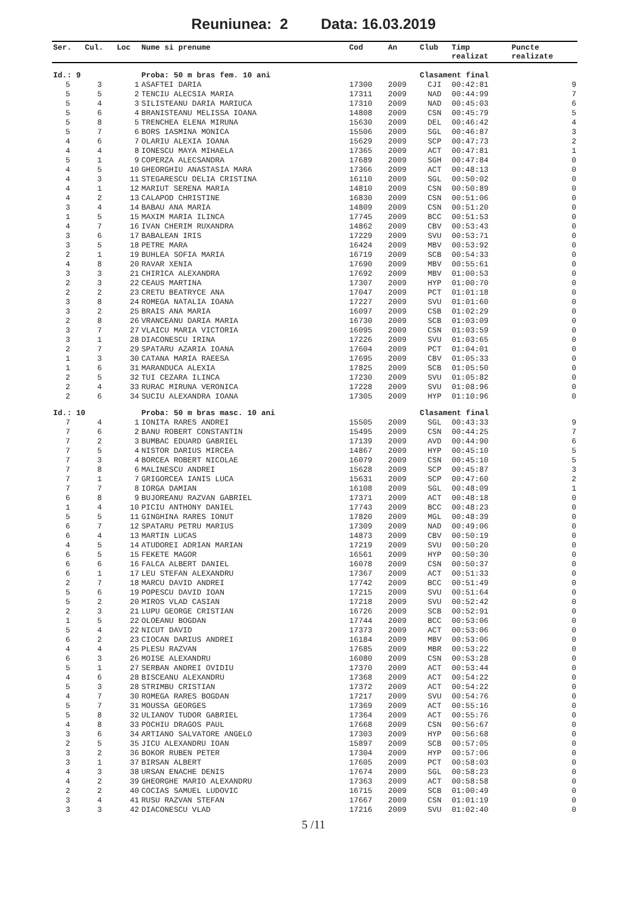Reuniunea: 2 Data: 16.03.2019
| Ser. | Cul. | Loc | Nume si prenume | Cod | An | Club | Timp realizat | Puncte realizate |
| --- | --- | --- | --- | --- | --- | --- | --- | --- |
| Id.: 9 | | | Proba: 50 m bras fem. 10 ani | | | Clasament final | | |
| 5 | 3 | 1 | ASAFTEI DARIA | 17300 | 2009 | CJI | 00:42:81 | 9 |
| 5 | 5 | 2 | TENCIU ALECSIA MARIA | 17311 | 2009 | NAD | 00:44:99 | 7 |
| 5 | 4 | 3 | SILISTEANU DARIA MARIUCA | 17310 | 2009 | NAD | 00:45:03 | 6 |
| 5 | 6 | 4 | BRANISTEANU MELISSA IOANA | 14808 | 2009 | CSN | 00:45:79 | 5 |
| 5 | 8 | 5 | TRENCHEA ELENA MIRUNA | 15630 | 2009 | DEL | 00:46:42 | 4 |
| 5 | 7 | 6 | BORS IASMINA MONICA | 15506 | 2009 | SGL | 00:46:87 | 3 |
| 4 | 6 | 7 | OLARIU ALEXIA IOANA | 15629 | 2009 | SCP | 00:47:73 | 2 |
| 4 | 4 | 8 | IONESCU MAYA MIHAELA | 17365 | 2009 | ACT | 00:47:81 | 1 |
| 5 | 1 | 9 | COPERZA ALECSANDRA | 17689 | 2009 | SGH | 00:47:84 | 0 |
| 4 | 5 | 10 | GHEORGHIU ANASTASIA MARA | 17366 | 2009 | ACT | 00:48:13 | 0 |
| 4 | 3 | 11 | STEGARESCU DELIA CRISTINA | 16110 | 2009 | SGL | 00:50:02 | 0 |
| 4 | 1 | 12 | MARIUT SERENA MARIA | 14810 | 2009 | CSN | 00:50:89 | 0 |
| 4 | 2 | 13 | CALAPOD CHRISTINE | 16830 | 2009 | CSN | 00:51:06 | 0 |
| 3 | 4 | 14 | BABAU ANA MARIA | 14809 | 2009 | CSN | 00:51:20 | 0 |
| 1 | 5 | 15 | MAXIM MARIA ILINCA | 17745 | 2009 | BCC | 00:51:53 | 0 |
| 4 | 7 | 16 | IVAN CHERIM RUXANDRA | 14862 | 2009 | CBV | 00:53:43 | 0 |
| 3 | 6 | 17 | BABALEAN IRIS | 17229 | 2009 | SVU | 00:53:71 | 0 |
| 3 | 5 | 18 | PETRE MARA | 16424 | 2009 | MBV | 00:53:92 | 0 |
| 2 | 1 | 19 | BUHLEA SOFIA MARIA | 16719 | 2009 | SCB | 00:54:33 | 0 |
| 4 | 8 | 20 | RAVAR XENIA | 17690 | 2009 | MBV | 00:55:61 | 0 |
| 3 | 3 | 21 | CHIRICA ALEXANDRA | 17692 | 2009 | MBV | 01:00:53 | 0 |
| 2 | 3 | 22 | CEAUS MARTINA | 17307 | 2009 | HYP | 01:00:70 | 0 |
| 2 | 2 | 23 | CRETU BEATRYCE ANA | 17047 | 2009 | PCT | 01:01:18 | 0 |
| 3 | 8 | 24 | ROMEGA NATALIA IOANA | 17227 | 2009 | SVU | 01:01:60 | 0 |
| 3 | 2 | 25 | BRAIS ANA MARIA | 16097 | 2009 | CSB | 01:02:29 | 0 |
| 2 | 8 | 26 | VRANCEANU DARIA MARIA | 16730 | 2009 | SCB | 01:03:09 | 0 |
| 3 | 7 | 27 | VLAICU MARIA VICTORIA | 16095 | 2009 | CSN | 01:03:59 | 0 |
| 3 | 1 | 28 | DIACONESCU IRINA | 17226 | 2009 | SVU | 01:03:65 | 0 |
| 2 | 7 | 29 | SPATARU AZARIA IOANA | 17604 | 2009 | PCT | 01:04:01 | 0 |
| 1 | 3 | 30 | CATANA MARIA RAEESA | 17695 | 2009 | CBV | 01:05:33 | 0 |
| 1 | 6 | 31 | MARANDUCA ALEXIA | 17825 | 2009 | SCB | 01:05:50 | 0 |
| 2 | 5 | 32 | TUI CEZARA ILINCA | 17230 | 2009 | SVU | 01:05:82 | 0 |
| 2 | 4 | 33 | RURAC MIRUNA VERONICA | 17228 | 2009 | SVU | 01:08:96 | 0 |
| 2 | 6 | 34 | SUCIU ALEXANDRA IOANA | 17305 | 2009 | HYP | 01:10:96 | 0 |
| Id.: 10 | | | Proba: 50 m bras masc. 10 ani | | | Clasament final | | |
| 7 | 4 | 1 | IONITA RARES ANDREI | 15505 | 2009 | SGL | 00:43:33 | 9 |
| 7 | 6 | 2 | BANU ROBERT CONSTANTIN | 15495 | 2009 | CSN | 00:44:25 | 7 |
| 7 | 2 | 3 | BUMBAC EDUARD GABRIEL | 17139 | 2009 | AVD | 00:44:90 | 6 |
| 7 | 5 | 4 | NISTOR DARIUS MIRCEA | 14867 | 2009 | HYP | 00:45:10 | 5 |
| 7 | 3 | 4 | BORCEA ROBERT NICOLAE | 16079 | 2009 | CSN | 00:45:10 | 5 |
| 7 | 8 | 6 | MALINESCU ANDREI | 15628 | 2009 | SCP | 00:45:87 | 3 |
| 7 | 1 | 7 | GRIGORCEA IANIS LUCA | 15631 | 2009 | SCP | 00:47:60 | 2 |
| 7 | 7 | 8 | IORGA DAMIAN | 16108 | 2009 | SGL | 00:48:09 | 1 |
| 6 | 8 | 9 | BUJOREANU RAZVAN GABRIEL | 17371 | 2009 | ACT | 00:48:18 | 0 |
| 1 | 4 | 10 | PICIU ANTHONY DANIEL | 17743 | 2009 | BCC | 00:48:23 | 0 |
| 5 | 5 | 11 | GINGHINA RARES IONUT | 17820 | 2009 | MGL | 00:48:39 | 0 |
| 6 | 7 | 12 | SPATARU PETRU MARIUS | 17309 | 2009 | NAD | 00:49:06 | 0 |
| 6 | 4 | 13 | MARTIN LUCAS | 14873 | 2009 | CBV | 00:50:19 | 0 |
| 4 | 5 | 14 | ATUDOREI ADRIAN MARIAN | 17219 | 2009 | SVU | 00:50:20 | 0 |
| 6 | 5 | 15 | FEKETE MAGOR | 16561 | 2009 | HYP | 00:50:30 | 0 |
| 6 | 6 | 16 | FALCA ALBERT DANIEL | 16078 | 2009 | CSN | 00:50:37 | 0 |
| 6 | 1 | 17 | LEU STEFAN ALEXANDRU | 17367 | 2009 | ACT | 00:51:33 | 0 |
| 2 | 7 | 18 | MARCU DAVID ANDREI | 17742 | 2009 | BCC | 00:51:49 | 0 |
| 5 | 6 | 19 | POPESCU DAVID IOAN | 17215 | 2009 | SVU | 00:51:64 | 0 |
| 5 | 2 | 20 | MIROS VLAD CASIAN | 17218 | 2009 | SVU | 00:52:42 | 0 |
| 2 | 3 | 21 | LUPU GEORGE CRISTIAN | 16726 | 2009 | SCB | 00:52:91 | 0 |
| 1 | 5 | 22 | OLOEANU BOGDAN | 17744 | 2009 | BCC | 00:53:06 | 0 |
| 5 | 4 | 22 | NICUT DAVID | 17373 | 2009 | ACT | 00:53:06 | 0 |
| 6 | 2 | 23 | CIOCAN DARIUS ANDREI | 16184 | 2009 | MBV | 00:53:06 | 0 |
| 4 | 4 | 25 | PLESU RAZVAN | 17685 | 2009 | MBR | 00:53:22 | 0 |
| 6 | 3 | 26 | MOISE ALEXANDRU | 16080 | 2009 | CSN | 00:53:28 | 0 |
| 5 | 1 | 27 | SERBAN ANDREI OVIDIU | 17370 | 2009 | ACT | 00:53:44 | 0 |
| 4 | 6 | 28 | BISCEANU ALEXANDRU | 17368 | 2009 | ACT | 00:54:22 | 0 |
| 5 | 3 | 28 | STRIMBU CRISTIAN | 17372 | 2009 | ACT | 00:54:22 | 0 |
| 4 | 7 | 30 | ROMEGA RARES BOGDAN | 17217 | 2009 | SVU | 00:54:76 | 0 |
| 5 | 7 | 31 | MOUSSA GEORGES | 17369 | 2009 | ACT | 00:55:16 | 0 |
| 5 | 8 | 32 | ULIANOV TUDOR GABRIEL | 17364 | 2009 | ACT | 00:55:76 | 0 |
| 4 | 8 | 33 | POCHIU DRAGOS PAUL | 17668 | 2009 | CSN | 00:56:67 | 0 |
| 3 | 6 | 34 | ARTIANO SALVATORE ANGELO | 17303 | 2009 | HYP | 00:56:68 | 0 |
| 2 | 5 | 35 | JICU ALEXANDRU IOAN | 15897 | 2009 | SCB | 00:57:05 | 0 |
| 3 | 2 | 36 | BOKOR RUBEN PETER | 17304 | 2009 | HYP | 00:57:06 | 0 |
| 3 | 1 | 37 | BIRSAN ALBERT | 17605 | 2009 | PCT | 00:58:03 | 0 |
| 4 | 3 | 38 | URSAN ENACHE DENIS | 17674 | 2009 | SGL | 00:58:23 | 0 |
| 4 | 2 | 39 | GHEORGHE MARIO ALEXANDRU | 17363 | 2009 | ACT | 00:58:58 | 0 |
| 2 | 2 | 40 | COCIAS SAMUEL LUDOVIC | 16715 | 2009 | SCB | 01:00:49 | 0 |
| 3 | 4 | 41 | RUSU RAZVAN STEFAN | 17667 | 2009 | CSN | 01:01:19 | 0 |
| 3 | 3 | 42 | DIACONESCU VLAD | 17216 | 2009 | SVU | 01:02:40 | 0 |
5 /11